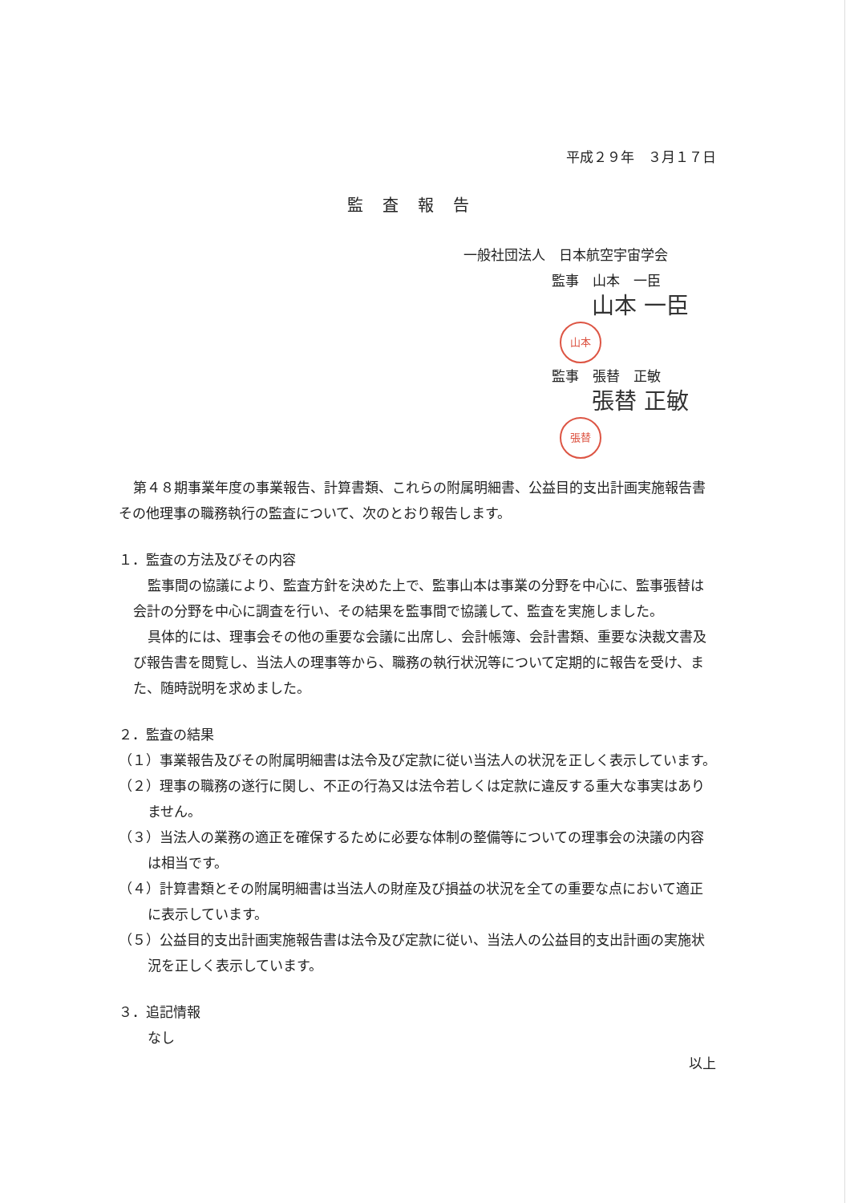平成２９年　３月１７日
監査報告
一般社団法人　日本航空宇宙学会
監事　山本　一臣
山本 一臣 山本
監事　張替　正敏
張替 正敏 張替
第４８期事業年度の事業報告、計算書類、これらの附属明細書、公益目的支出計画実施報告書その他理事の職務執行の監査について、次のとおり報告します。
１．監査の方法及びその内容
監事間の協議により、監査方針を決めた上で、監事山本は事業の分野を中心に、監事張替は会計の分野を中心に調査を行い、その結果を監事間で協議して、監査を実施しました。
具体的には、理事会その他の重要な会議に出席し、会計帳簿、会計書類、重要な決裁文書及び報告書を閲覧し、当法人の理事等から、職務の執行状況等について定期的に報告を受け、また、随時説明を求めました。
２．監査の結果
（１）事業報告及びその附属明細書は法令及び定款に従い当法人の状況を正しく表示しています。
（２）理事の職務の遂行に関し、不正の行為又は法令若しくは定款に違反する重大な事実はありません。
（３）当法人の業務の適正を確保するために必要な体制の整備等についての理事会の決議の内容は相当です。
（４）計算書類とその附属明細書は当法人の財産及び損益の状況を全ての重要な点において適正に表示しています。
（５）公益目的支出計画実施報告書は法令及び定款に従い、当法人の公益目的支出計画の実施状況を正しく表示しています。
３．追記情報
なし
以上